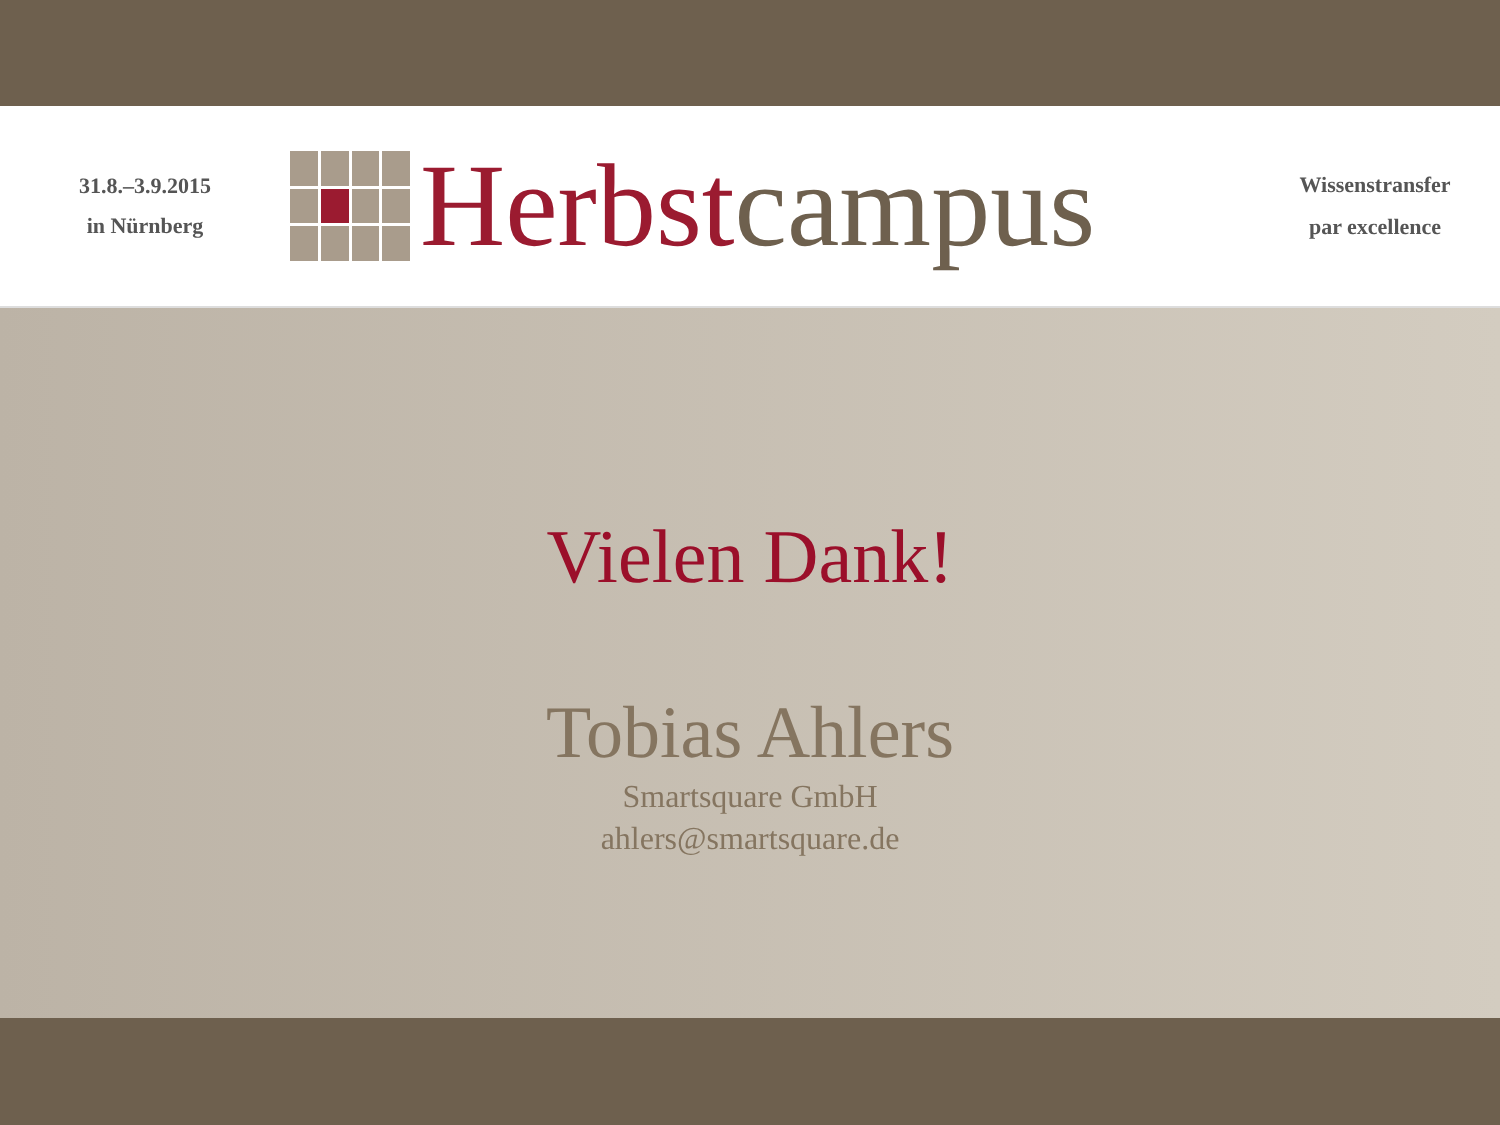31.8.–3.9.2015
in Nürnberg
Herbst campus
Wissenstransfer
par excellence
Vielen Dank!
Tobias Ahlers
Smartsquare GmbH
ahlers@smartsquare.de